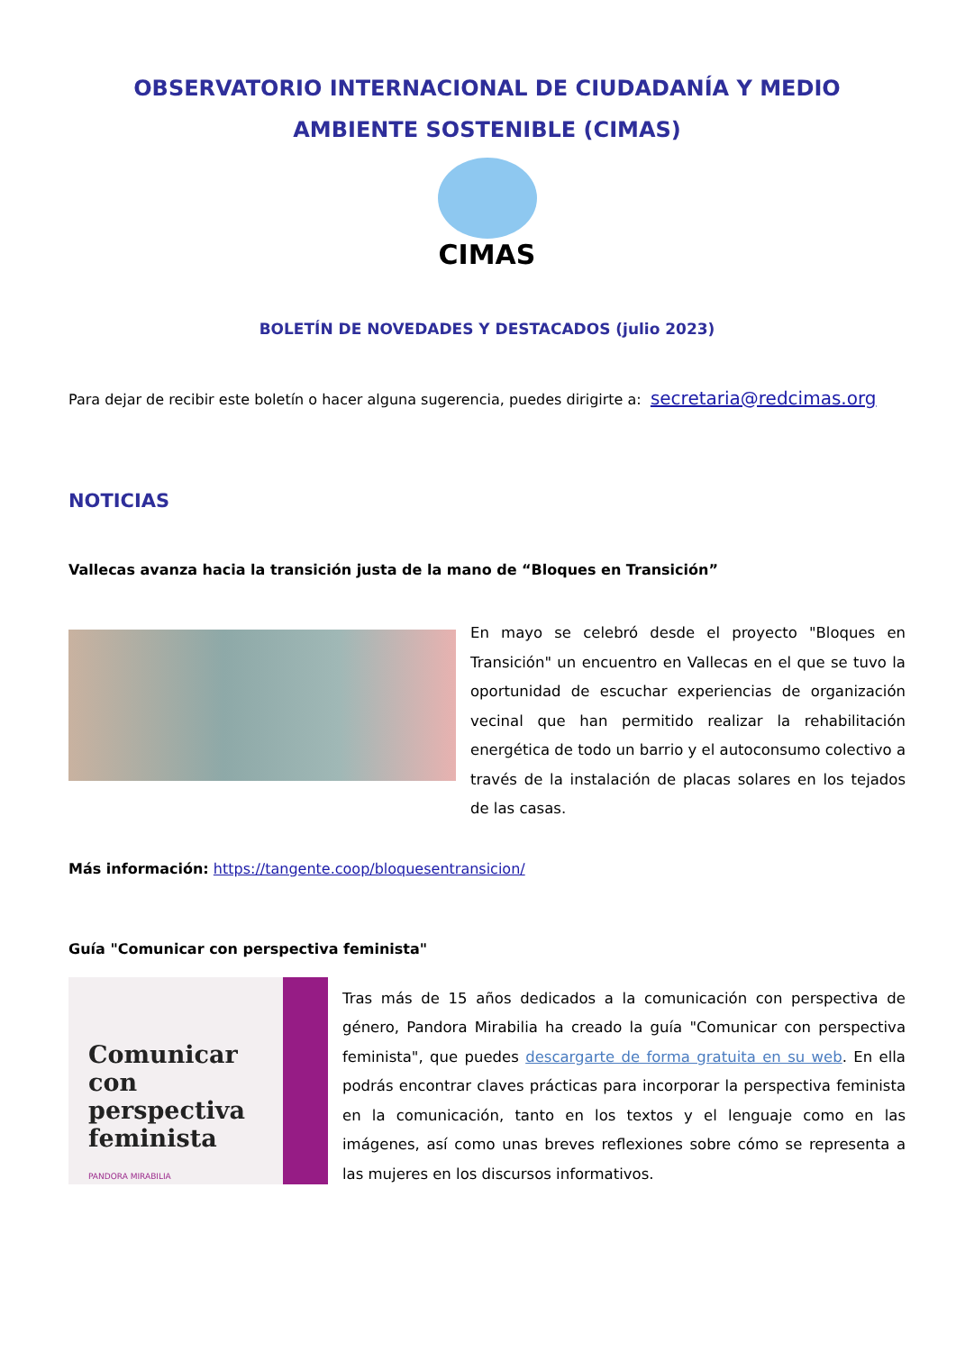OBSERVATORIO INTERNACIONAL DE CIUDADANÍA Y MEDIO AMBIENTE SOSTENIBLE (CIMAS)
CIMAS
BOLETÍN DE NOVEDADES Y DESTACADOS (julio 2023)
Para dejar de recibir este boletín o hacer alguna sugerencia, puedes dirigirte a: secretaria@redcimas.org
NOTICIAS
Vallecas avanza hacia la transición justa de la mano de “Bloques en Transición”
En mayo se celebró desde el proyecto "Bloques en Transición" un encuentro en Vallecas en el que se tuvo la oportunidad de escuchar experiencias de organización vecinal que han permitido realizar la rehabilitación energética de todo un barrio y el autoconsumo colectivo a través de la instalación de placas solares en los tejados de las casas.
Más información: https://tangente.coop/bloquesentransicion/
Guía "Comunicar con perspectiva feminista"
Comunicar con perspectiva feminista
PANDORA MIRABILIA
Tras más de 15 años dedicados a la comunicación con perspectiva de género, Pandora Mirabilia ha creado la guía "Comunicar con perspectiva feminista", que puedes descargarte de forma gratuita en su web. En ella podrás encontrar claves prácticas para incorporar la perspectiva feminista en la comunicación, tanto en los textos y el lenguaje como en las imágenes, así como unas breves reflexiones sobre cómo se representa a las mujeres en los discursos informativos.